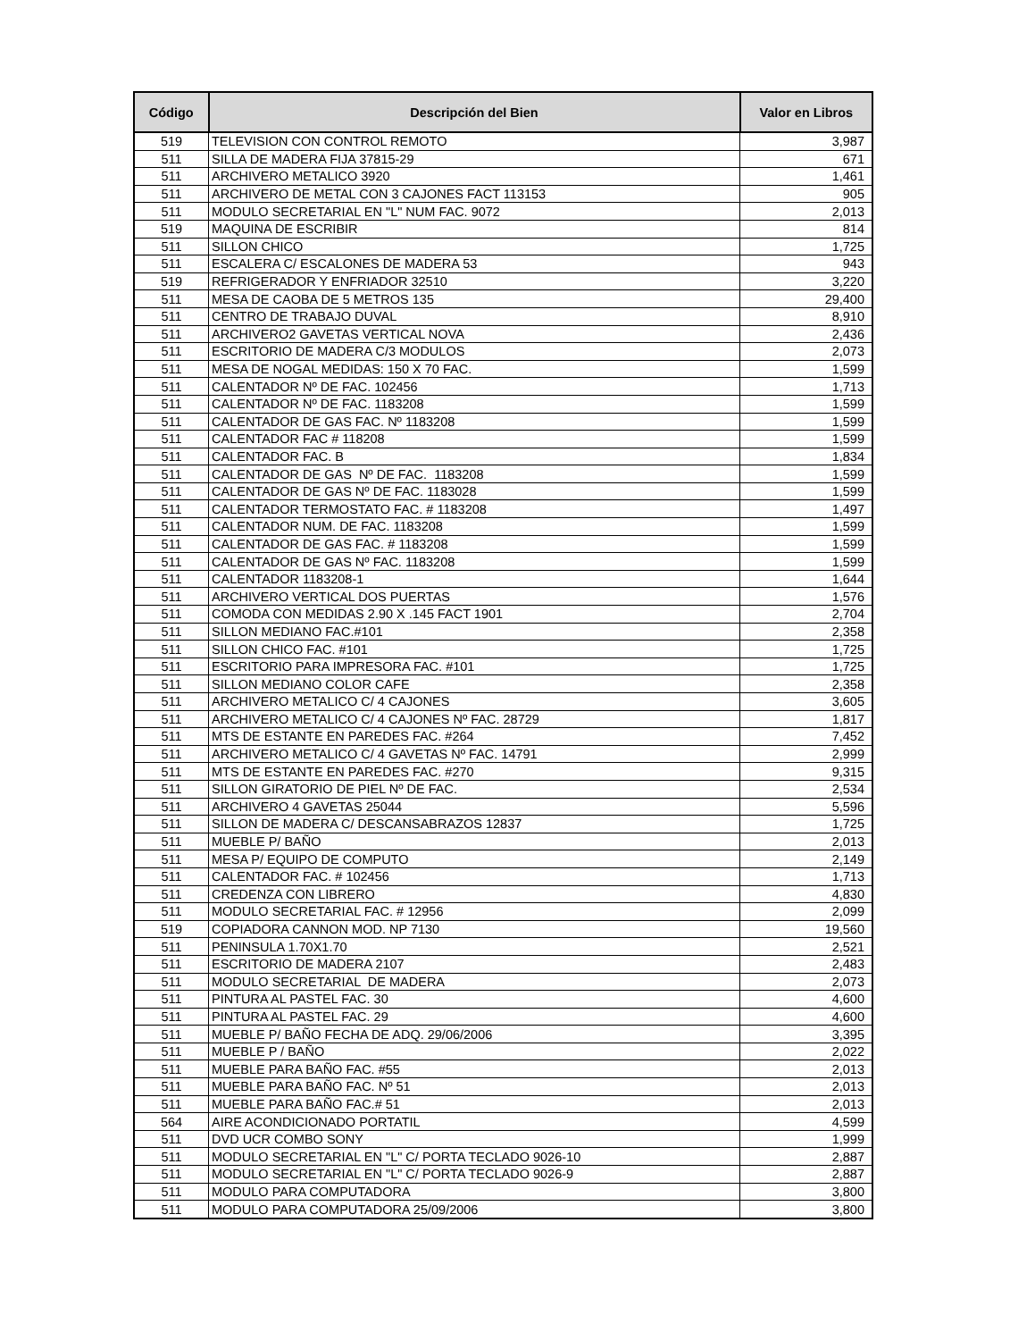| Código | Descripción del Bien | Valor en Libros |
| --- | --- | --- |
| 519 | TELEVISION CON CONTROL REMOTO | 3,987 |
| 511 | SILLA DE MADERA FIJA 37815-29 | 671 |
| 511 | ARCHIVERO METALICO 3920 | 1,461 |
| 511 | ARCHIVERO DE METAL CON 3 CAJONES FACT 113153 | 905 |
| 511 | MODULO SECRETARIAL EN "L" NUM FAC. 9072 | 2,013 |
| 519 | MAQUINA DE ESCRIBIR | 814 |
| 511 | SILLON CHICO | 1,725 |
| 511 | ESCALERA C/ ESCALONES DE MADERA 53 | 943 |
| 519 | REFRIGERADOR Y ENFRIADOR 32510 | 3,220 |
| 511 | MESA DE CAOBA DE 5 METROS 135 | 29,400 |
| 511 | CENTRO DE TRABAJO DUVAL | 8,910 |
| 511 | ARCHIVERO2 GAVETAS VERTICAL NOVA | 2,436 |
| 511 | ESCRITORIO DE MADERA C/3 MODULOS | 2,073 |
| 511 | MESA DE NOGAL MEDIDAS: 150 X 70 FAC. | 1,599 |
| 511 | CALENTADOR Nº DE FAC. 102456 | 1,713 |
| 511 | CALENTADOR Nº DE FAC. 1183208 | 1,599 |
| 511 | CALENTADOR DE GAS FAC. Nº 1183208 | 1,599 |
| 511 | CALENTADOR FAC # 118208 | 1,599 |
| 511 | CALENTADOR FAC. B | 1,834 |
| 511 | CALENTADOR DE GAS Nº DE FAC. 1183208 | 1,599 |
| 511 | CALENTADOR DE GAS Nº DE FAC. 1183028 | 1,599 |
| 511 | CALENTADOR TERMOSTATO FAC. # 1183208 | 1,497 |
| 511 | CALENTADOR NUM. DE FAC. 1183208 | 1,599 |
| 511 | CALENTADOR DE GAS FAC. # 1183208 | 1,599 |
| 511 | CALENTADOR DE GAS Nº FAC. 1183208 | 1,599 |
| 511 | CALENTADOR 1183208-1 | 1,644 |
| 511 | ARCHIVERO VERTICAL DOS PUERTAS | 1,576 |
| 511 | COMODA CON MEDIDAS 2.90 X .145 FACT 1901 | 2,704 |
| 511 | SILLON MEDIANO FAC.#101 | 2,358 |
| 511 | SILLON CHICO FAC. #101 | 1,725 |
| 511 | ESCRITORIO PARA IMPRESORA FAC. #101 | 1,725 |
| 511 | SILLON MEDIANO COLOR CAFE | 2,358 |
| 511 | ARCHIVERO METALICO C/ 4 CAJONES | 3,605 |
| 511 | ARCHIVERO METALICO C/ 4 CAJONES Nº FAC. 28729 | 1,817 |
| 511 | MTS DE ESTANTE EN PAREDES FAC. #264 | 7,452 |
| 511 | ARCHIVERO METALICO C/ 4 GAVETAS Nº FAC. 14791 | 2,999 |
| 511 | MTS DE ESTANTE EN PAREDES FAC. #270 | 9,315 |
| 511 | SILLON GIRATORIO DE PIEL Nº DE FAC. | 2,534 |
| 511 | ARCHIVERO 4 GAVETAS 25044 | 5,596 |
| 511 | SILLON DE MADERA C/ DESCANSABRAZOS 12837 | 1,725 |
| 511 | MUEBLE P/ BAÑO | 2,013 |
| 511 | MESA P/ EQUIPO DE COMPUTO | 2,149 |
| 511 | CALENTADOR FAC. # 102456 | 1,713 |
| 511 | CREDENZA CON LIBRERO | 4,830 |
| 511 | MODULO SECRETARIAL FAC. # 12956 | 2,099 |
| 519 | COPIADORA CANNON MOD. NP 7130 | 19,560 |
| 511 | PENINSULA 1.70X1.70 | 2,521 |
| 511 | ESCRITORIO DE MADERA 2107 | 2,483 |
| 511 | MODULO SECRETARIAL DE MADERA | 2,073 |
| 511 | PINTURA AL PASTEL FAC. 30 | 4,600 |
| 511 | PINTURA AL PASTEL FAC. 29 | 4,600 |
| 511 | MUEBLE P/ BAÑO FECHA DE ADQ. 29/06/2006 | 3,395 |
| 511 | MUEBLE P / BAÑO | 2,022 |
| 511 | MUEBLE PARA BAÑO FAC. #55 | 2,013 |
| 511 | MUEBLE PARA BAÑO FAC. Nº 51 | 2,013 |
| 511 | MUEBLE PARA BAÑO FAC.# 51 | 2,013 |
| 564 | AIRE ACONDICIONADO PORTATIL | 4,599 |
| 511 | DVD UCR COMBO SONY | 1,999 |
| 511 | MODULO SECRETARIAL EN "L" C/ PORTA TECLADO 9026-10 | 2,887 |
| 511 | MODULO SECRETARIAL EN "L" C/ PORTA TECLADO 9026-9 | 2,887 |
| 511 | MODULO PARA COMPUTADORA | 3,800 |
| 511 | MODULO PARA COMPUTADORA 25/09/2006 | 3,800 |